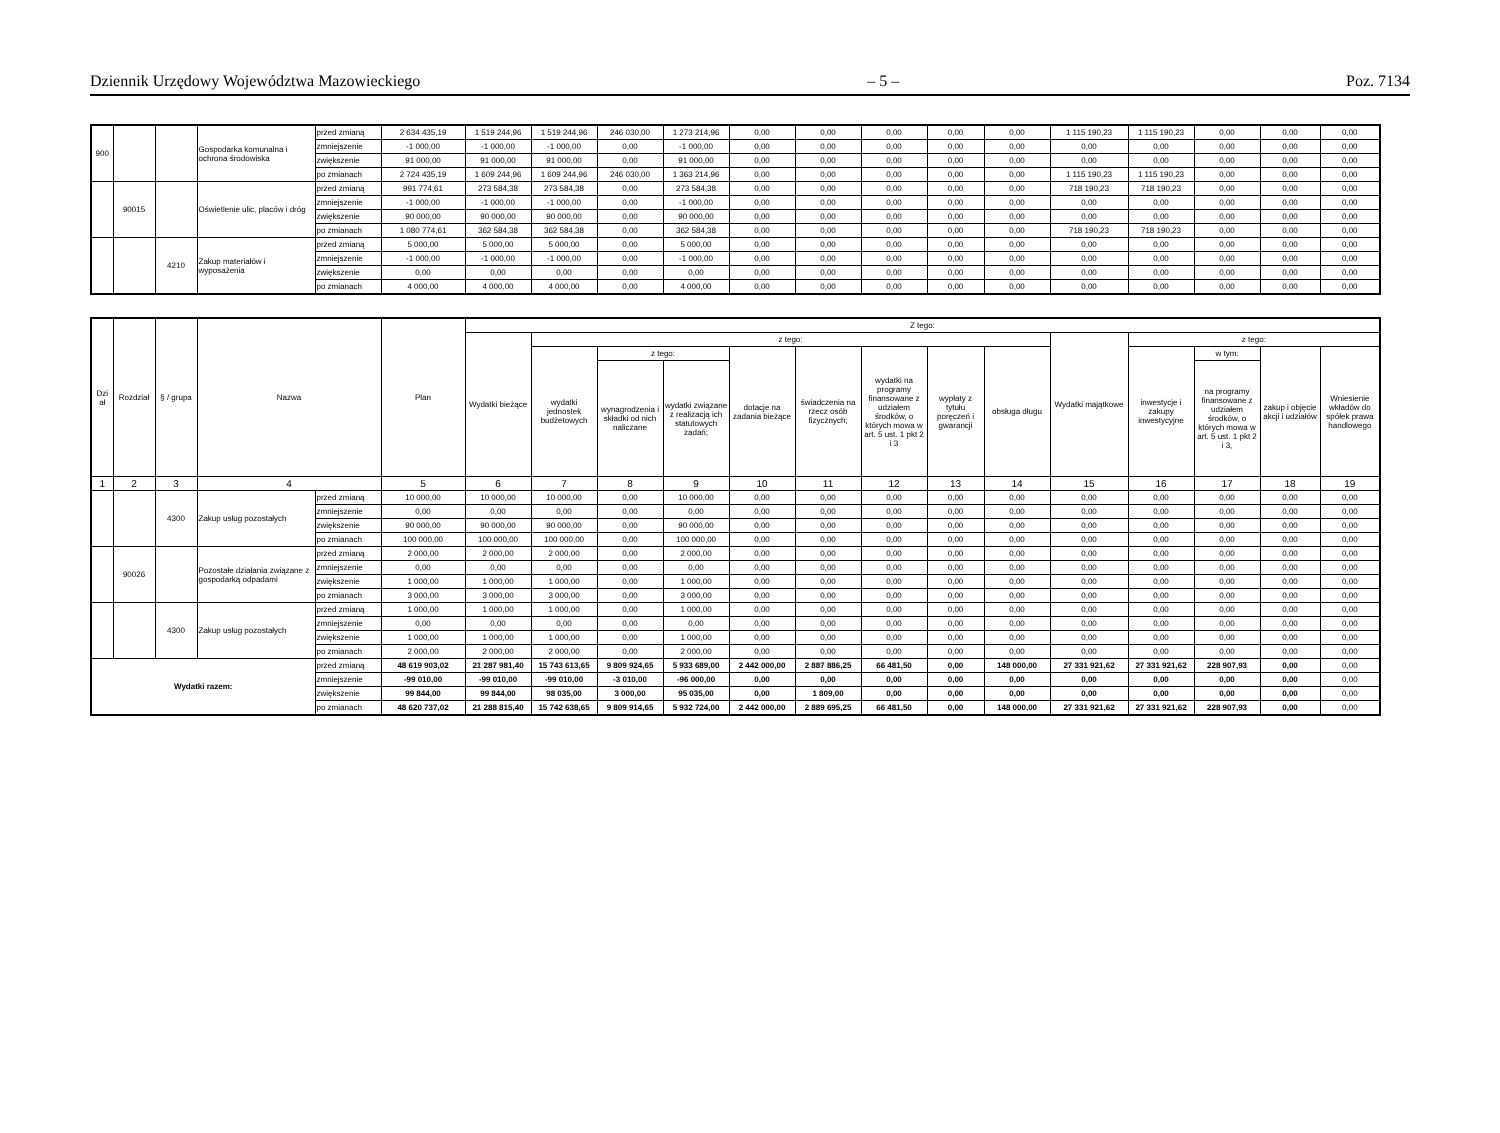Dziennik Urzędowy Województwa Mazowieckiego – 5 – Poz. 7134
| 900 | | | Gospodarka komunalna i ochrona środowiska | przed zmianą | 2 634 435,19 | 1 519 244,96 | 1 519 244,96 | 246 030,00 | 1 273 214,96 | 0,00 | 0,00 | 0,00 | 0,00 | 0,00 | 1 115 190,23 | 1 115 190,23 | 0,00 | 0,00 | 0,00 |
| | | | | zmniejszenie | -1 000,00 | -1 000,00 | -1 000,00 | 0,00 | -1 000,00 | 0,00 | 0,00 | 0,00 | 0,00 | 0,00 | 0,00 | 0,00 | 0,00 | 0,00 | 0,00 |
| | | | | zwiększenie | 91 000,00 | 91 000,00 | 91 000,00 | 0,00 | 91 000,00 | 0,00 | 0,00 | 0,00 | 0,00 | 0,00 | 0,00 | 0,00 | 0,00 | 0,00 | 0,00 |
| | | | | po zmianach | 2 724 435,19 | 1 609 244,96 | 1 609 244,96 | 246 030,00 | 1 363 214,96 | 0,00 | 0,00 | 0,00 | 0,00 | 0,00 | 1 115 190,23 | 1 115 190,23 | 0,00 | 0,00 | 0,00 |
| | 90015 | | Oświetlenie ulic, placów i dróg | przed zmianą | 991 774,61 | 273 584,38 | 273 584,38 | 0,00 | 273 584,38 | 0,00 | 0,00 | 0,00 | 0,00 | 0,00 | 718 190,23 | 718 190,23 | 0,00 | 0,00 | 0,00 |
| | | | | zmniejszenie | -1 000,00 | -1 000,00 | -1 000,00 | 0,00 | -1 000,00 | 0,00 | 0,00 | 0,00 | 0,00 | 0,00 | 0,00 | 0,00 | 0,00 | 0,00 | 0,00 |
| | | | | zwiększenie | 90 000,00 | 90 000,00 | 90 000,00 | 0,00 | 90 000,00 | 0,00 | 0,00 | 0,00 | 0,00 | 0,00 | 0,00 | 0,00 | 0,00 | 0,00 | 0,00 |
| | | | | po zmianach | 1 080 774,61 | 362 584,38 | 362 584,38 | 0,00 | 362 584,38 | 0,00 | 0,00 | 0,00 | 0,00 | 0,00 | 718 190,23 | 718 190,23 | 0,00 | 0,00 | 0,00 |
| | | 4210 | Zakup materiałów i wyposażenia | przed zmianą | 5 000,00 | 5 000,00 | 5 000,00 | 0,00 | 5 000,00 | 0,00 | 0,00 | 0,00 | 0,00 | 0,00 | 0,00 | 0,00 | 0,00 | 0,00 | 0,00 |
| | | | | zmniejszenie | -1 000,00 | -1 000,00 | -1 000,00 | 0,00 | -1 000,00 | 0,00 | 0,00 | 0,00 | 0,00 | 0,00 | 0,00 | 0,00 | 0,00 | 0,00 | 0,00 |
| | | | | zwiększenie | 0,00 | 0,00 | 0,00 | 0,00 | 0,00 | 0,00 | 0,00 | 0,00 | 0,00 | 0,00 | 0,00 | 0,00 | 0,00 | 0,00 | 0,00 |
| | | | | po zmianach | 4 000,00 | 4 000,00 | 4 000,00 | 0,00 | 4 000,00 | 0,00 | 0,00 | 0,00 | 0,00 | 0,00 | 0,00 | 0,00 | 0,00 | 0,00 | 0,00 |
| Dzi ał | Rozdział | § / grupa | Nazwa | | Plan | Z tego: | | | | | | | | | | | | | |
| --- | --- | --- | --- | --- | --- | --- | --- | --- | --- | --- | --- | --- | --- | --- | --- | --- | --- | --- | --- |
| | | | | | | Wydatki bieżące | z tego: | | | | | | | | Wydatki majątkowe | z tego: | | | |
| | | | | | | | wydatki jednostek budżetowych | z tego: | | dotacje na zadania bieżące | świadczenia na rzecz osób fizycznych; | wydatki na programy finansowane z udziałem środków, o których mowa w art. 5 ust. 1 pkt 2 i 3 | wypłaty z tytułu poręczeń i gwarancji | obsługa długu | | inwestycje i zakupy inwestycyjne | w tym: | zakup i objęcie akcji i udziałów | Wniesienie wkładów do spółek prawa handlowego |
| | | | | | | | | wynagrodzenia i składki od nich naliczane | wydatki związane z realizacją ich statutowych zadań; | | | | | | | | na programy finansowane z udziałem środków, o których mowa w art. 5 ust. 1 pkt 2 i 3, | | |
| 1 | 2 | 3 | 4 | | 5 | 6 | 7 | 8 | 9 | 10 | 11 | 12 | 13 | 14 | 15 | 16 | 17 | 18 | 19 |
| | | 4300 | Zakup usług pozostałych | przed zmianą | 10 000,00 | 10 000,00 | 10 000,00 | 0,00 | 10 000,00 | 0,00 | 0,00 | 0,00 | 0,00 | 0,00 | 0,00 | 0,00 | 0,00 | 0,00 | 0,00 |
| | | | | zmniejszenie | 0,00 | 0,00 | 0,00 | 0,00 | 0,00 | 0,00 | 0,00 | 0,00 | 0,00 | 0,00 | 0,00 | 0,00 | 0,00 | 0,00 | 0,00 |
| | | | | zwiększenie | 90 000,00 | 90 000,00 | 90 000,00 | 0,00 | 90 000,00 | 0,00 | 0,00 | 0,00 | 0,00 | 0,00 | 0,00 | 0,00 | 0,00 | 0,00 | 0,00 |
| | | | | po zmianach | 100 000,00 | 100 000,00 | 100 000,00 | 0,00 | 100 000,00 | 0,00 | 0,00 | 0,00 | 0,00 | 0,00 | 0,00 | 0,00 | 0,00 | 0,00 | 0,00 |
| | 90026 | | Pozostałe działania związane z gospodarką odpadami | przed zmianą | 2 000,00 | 2 000,00 | 2 000,00 | 0,00 | 2 000,00 | 0,00 | 0,00 | 0,00 | 0,00 | 0,00 | 0,00 | 0,00 | 0,00 | 0,00 | 0,00 |
| | | | | zmniejszenie | 0,00 | 0,00 | 0,00 | 0,00 | 0,00 | 0,00 | 0,00 | 0,00 | 0,00 | 0,00 | 0,00 | 0,00 | 0,00 | 0,00 | 0,00 |
| | | | | zwiększenie | 1 000,00 | 1 000,00 | 1 000,00 | 0,00 | 1 000,00 | 0,00 | 0,00 | 0,00 | 0,00 | 0,00 | 0,00 | 0,00 | 0,00 | 0,00 | 0,00 |
| | | | | po zmianach | 3 000,00 | 3 000,00 | 3 000,00 | 0,00 | 3 000,00 | 0,00 | 0,00 | 0,00 | 0,00 | 0,00 | 0,00 | 0,00 | 0,00 | 0,00 | 0,00 |
| | | 4300 | Zakup usług pozostałych | przed zmianą | 1 000,00 | 1 000,00 | 1 000,00 | 0,00 | 1 000,00 | 0,00 | 0,00 | 0,00 | 0,00 | 0,00 | 0,00 | 0,00 | 0,00 | 0,00 | 0,00 |
| | | | | zmniejszenie | 0,00 | 0,00 | 0,00 | 0,00 | 0,00 | 0,00 | 0,00 | 0,00 | 0,00 | 0,00 | 0,00 | 0,00 | 0,00 | 0,00 | 0,00 |
| | | | | zwiększenie | 1 000,00 | 1 000,00 | 1 000,00 | 0,00 | 1 000,00 | 0,00 | 0,00 | 0,00 | 0,00 | 0,00 | 0,00 | 0,00 | 0,00 | 0,00 | 0,00 |
| | | | | po zmianach | 2 000,00 | 2 000,00 | 2 000,00 | 0,00 | 2 000,00 | 0,00 | 0,00 | 0,00 | 0,00 | 0,00 | 0,00 | 0,00 | 0,00 | 0,00 | 0,00 |
| Wydatki razem: | | | | przed zmianą | 48 619 903,02 | 21 287 981,40 | 15 743 613,65 | 9 809 924,65 | 5 933 689,00 | 2 442 000,00 | 2 887 886,25 | 66 481,50 | 0,00 | 148 000,00 | 27 331 921,62 | 27 331 921,62 | 228 907,93 | 0,00 | 0,00 |
| | | | | zmniejszenie | -99 010,00 | -99 010,00 | -99 010,00 | -3 010,00 | -96 000,00 | 0,00 | 0,00 | 0,00 | 0,00 | 0,00 | 0,00 | 0,00 | 0,00 | 0,00 | 0,00 |
| | | | | zwiększenie | 99 844,00 | 99 844,00 | 98 035,00 | 3 000,00 | 95 035,00 | 0,00 | 1 809,00 | 0,00 | 0,00 | 0,00 | 0,00 | 0,00 | 0,00 | 0,00 | 0,00 |
| | | | | po zmianach | 48 620 737,02 | 21 288 815,40 | 15 742 638,65 | 9 809 914,65 | 5 932 724,00 | 2 442 000,00 | 2 889 695,25 | 66 481,50 | 0,00 | 148 000,00 | 27 331 921,62 | 27 331 921,62 | 228 907,93 | 0,00 | 0,00 |